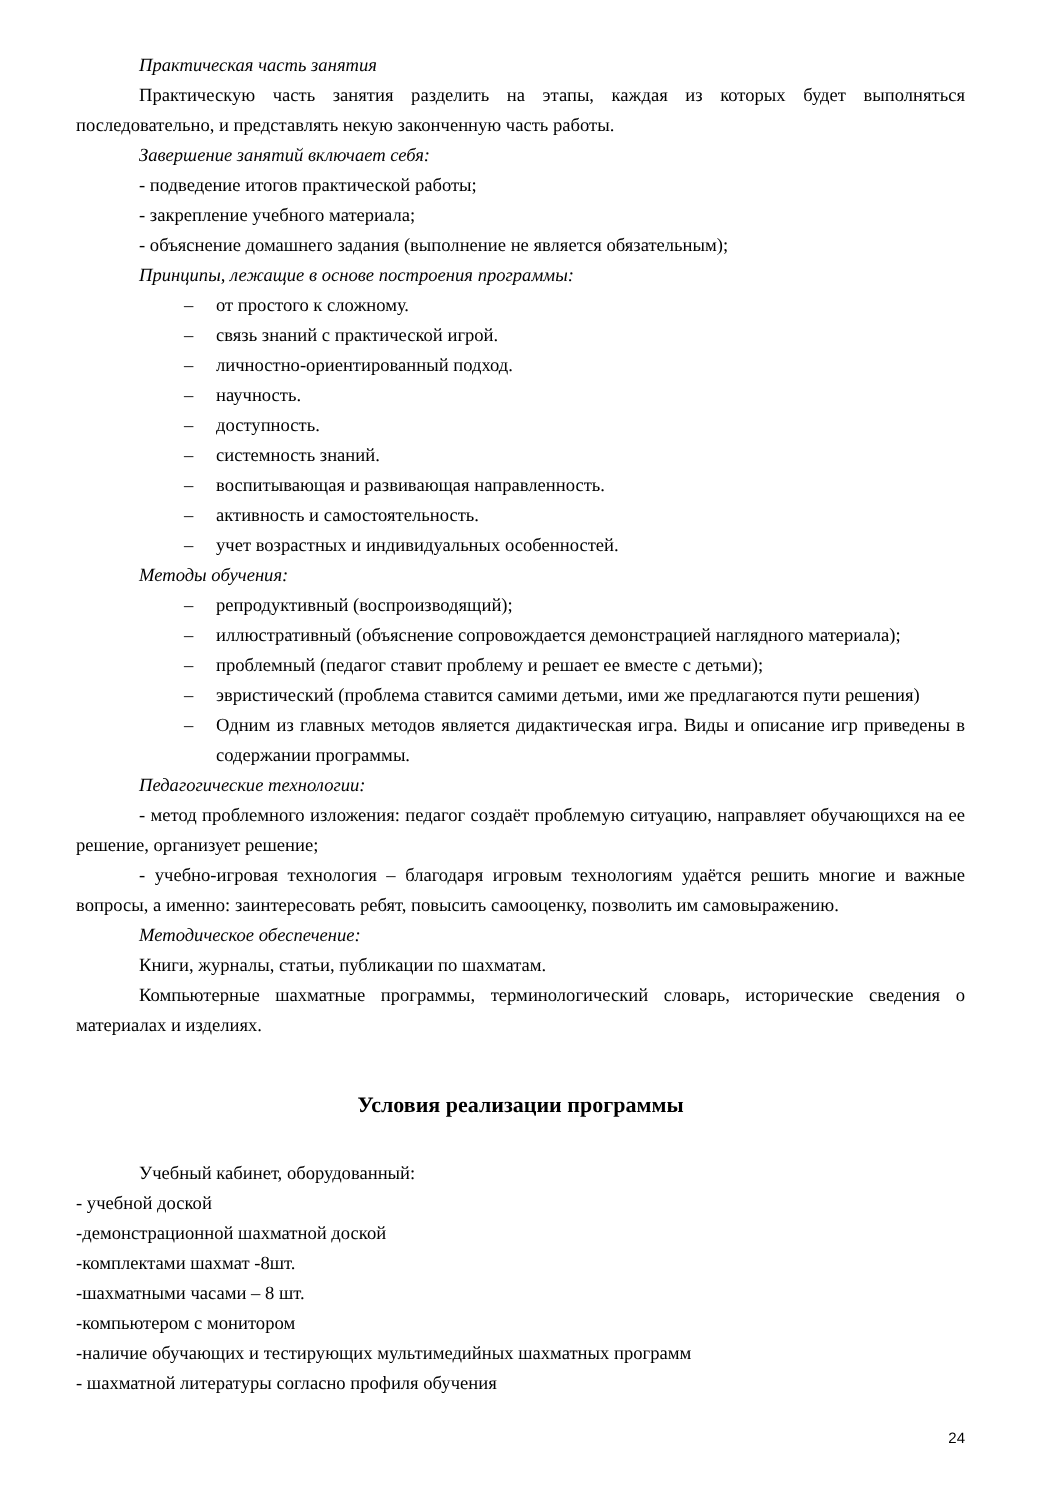Практическая часть занятия
Практическую часть занятия разделить на этапы, каждая из которых будет выполняться последовательно, и представлять некую законченную часть работы.
Завершение занятий включает себя:
- подведение итогов практической работы;
- закрепление учебного материала;
- объяснение домашнего задания (выполнение не является обязательным);
Принципы, лежащие в основе построения программы:
– от простого к сложному.
– связь знаний с практической игрой.
– личностно-ориентированный подход.
– научность.
– доступность.
– системность знаний.
– воспитывающая и развивающая направленность.
– активность и самостоятельность.
– учет возрастных и индивидуальных особенностей.
Методы обучения:
– репродуктивный (воспроизводящий);
– иллюстративный (объяснение сопровождается демонстрацией наглядного материала);
– проблемный (педагог ставит проблему и решает ее вместе с детьми);
– эвристический (проблема ставится самими детьми, ими же предлагаются пути решения)
– Одним из главных методов является дидактическая игра. Виды и описание игр приведены в содержании программы.
Педагогические технологии:
- метод проблемного изложения: педагог создаёт проблемую ситуацию, направляет обучающихся на ее решение, организует решение;
- учебно-игровая технология – благодаря игровым технологиям удаётся решить многие и важные вопросы, а именно: заинтересовать ребят, повысить самооценку, позволить им самовыражению.
Методическое обеспечение:
Книги, журналы, статьи, публикации по шахматам.
Компьютерные шахматные программы, терминологический словарь, исторические сведения о материалах и изделиях.
Условия реализации программы
Учебный кабинет, оборудованный:
- учебной доской
-демонстрационной шахматной доской
-комплектами шахмат -8шт.
-шахматными часами – 8 шт.
-компьютером с монитором
-наличие обучающих и тестирующих мультимедийных шахматных программ
- шахматной литературы согласно профиля обучения
24